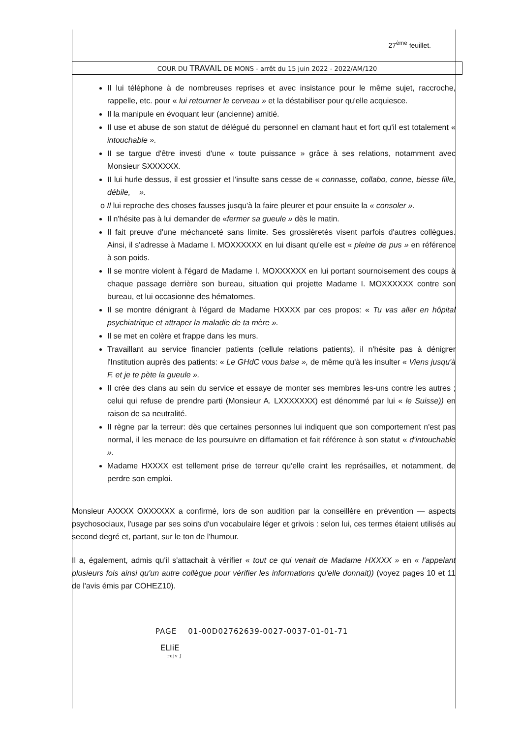27<sup>ème</sup> feuillet.
COUR DU TRAVAIL DE MONS - arrêt du 15 juin 2022 - 2022/AM/120
II lui téléphone à de nombreuses reprises et avec insistance pour le même sujet, raccroche, rappelle, etc. pour « lui retourner le cerveau » et la déstabiliser pour qu'elle acquiesce.
Il la manipule en évoquant leur (ancienne) amitié.
Il use et abuse de son statut de délégué du personnel en clamant haut et fort qu'il est totalement « intouchable ».
II se targue d'être investi d'une « toute puissance » grâce à ses relations, notamment avec Monsieur SXXXXXX.
II lui hurle dessus, il est grossier et l'insulte sans cesse de « connasse, collabo, conne, biesse fille, débile, ».
o Il lui reproche des choses fausses jusqu'à la faire pleurer et pour ensuite la « consoler ».
Il n'hésite pas à lui demander de «fermer sa gueule » dès le matin.
Il fait preuve d'une méchanceté sans limite. Ses grossièretés visent parfois d'autres collègues. Ainsi, il s'adresse à Madame I. MOXXXXXX en lui disant qu'elle est « pleine de pus » en référence à son poids.
Il se montre violent à l'égard de Madame I. MOXXXXXX en lui portant sournoisement des coups à chaque passage derrière son bureau, situation qui projette Madame I. MOXXXXXX contre son bureau, et lui occasionne des hématomes.
Il se montre dénigrant à l'égard de Madame HXXXX par ces propos: « Tu vas aller en hôpital psychiatrique et attraper la maladie de ta mère ».
Il se met en colère et frappe dans les murs.
Travaillant au service financier patients (cellule relations patients), il n'hésite pas à dénigrer l'Institution auprès des patients: « Le GHdC vous baise », de même qu'à les insulter « Viens jusqu'à F. et je te pète la gueule ».
II crée des clans au sein du service et essaye de monter ses membres les-uns contre les autres ; celui qui refuse de prendre parti (Monsieur A. LXXXXXXX) est dénommé par lui « le Suisse)) en raison de sa neutralité.
II règne par la terreur: dès que certaines personnes lui indiquent que son comportement n'est pas normal, il les menace de les poursuivre en diffamation et fait référence à son statut « d'intouchable ».
Madame HXXXX est tellement prise de terreur qu'elle craint les représailles, et notamment, de perdre son emploi.
Monsieur AXXXX OXXXXXX a confirmé, lors de son audition par la conseillère en prévention — aspects psychosociaux, l'usage par ses soins d'un vocabulaire léger et grivois : selon lui, ces termes étaient utilisés au second degré et, partant, sur le ton de l'humour.
Il a, également, admis qu'il s'attachait à vérifier « tout ce qui venait de Madame HXXXX » en « l'appelant plusieurs fois ainsi qu'un autre collègue pour vérifier les informations qu'elle donnait)) (voyez pages 10 et 11 de l'avis émis par COHEZ10).
PAGE 01-00D02762639-0027-0037-01-01-71
ELIiE
rejv J